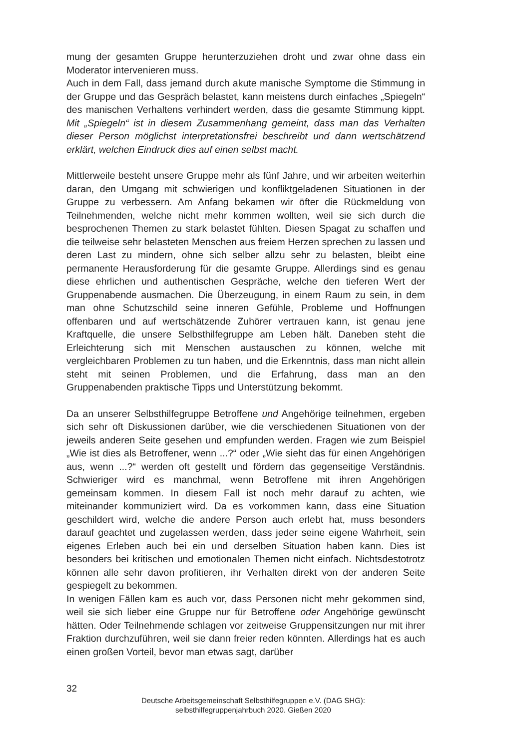mung der gesamten Gruppe herunterzuziehen droht und zwar ohne dass ein Moderator intervenieren muss.
Auch in dem Fall, dass jemand durch akute manische Symptome die Stimmung in der Gruppe und das Gespräch belastet, kann meistens durch einfaches „Spiegeln“ des manischen Verhaltens verhindert werden, dass die gesamte Stimmung kippt. Mit „Spiegeln“ ist in diesem Zusammenhang gemeint, dass man das Verhalten dieser Person möglichst interpretationsfrei beschreibt und dann wertschätzend erklärt, welchen Eindruck dies auf einen selbst macht.
Mittlerweile besteht unsere Gruppe mehr als fünf Jahre, und wir arbeiten weiterhin daran, den Umgang mit schwierigen und konfliktgeladenen Situationen in der Gruppe zu verbessern. Am Anfang bekamen wir öfter die Rückmeldung von Teilnehmenden, welche nicht mehr kommen wollten, weil sie sich durch die besprochenen Themen zu stark belastet fühlten. Diesen Spagat zu schaffen und die teilweise sehr belasteten Menschen aus freiem Herzen sprechen zu lassen und deren Last zu mindern, ohne sich selber allzu sehr zu belasten, bleibt eine permanente Herausforderung für die gesamte Gruppe. Allerdings sind es genau diese ehrlichen und authentischen Gespräche, welche den tieferen Wert der Gruppenabende ausmachen. Die Überzeugung, in einem Raum zu sein, in dem man ohne Schutzschild seine inneren Gefühle, Probleme und Hoffnungen offenbaren und auf wertschätzende Zuhörer vertrauen kann, ist genau jene Kraftquelle, die unsere Selbsthilfegruppe am Leben hält. Daneben steht die Erleichterung sich mit Menschen austauschen zu können, welche mit vergleichbaren Problemen zu tun haben, und die Erkenntnis, dass man nicht allein steht mit seinen Problemen, und die Erfahrung, dass man an den Gruppenabenden praktische Tipps und Unterstützung bekommt.
Da an unserer Selbsthilfegruppe Betroffene und Angehörige teilnehmen, ergeben sich sehr oft Diskussionen darüber, wie die verschiedenen Situationen von der jeweils anderen Seite gesehen und empfunden werden. Fragen wie zum Beispiel „Wie ist dies als Betroffener, wenn ...?“ oder „Wie sieht das für einen Angehörigen aus, wenn ...?“ werden oft gestellt und fördern das gegenseitige Verständnis. Schwieriger wird es manchmal, wenn Betroffene mit ihren Angehörigen gemeinsam kommen. In diesem Fall ist noch mehr darauf zu achten, wie miteinander kommuniziert wird. Da es vorkommen kann, dass eine Situation geschildert wird, welche die andere Person auch erlebt hat, muss besonders darauf geachtet und zugelassen werden, dass jeder seine eigene Wahrheit, sein eigenes Erleben auch bei ein und derselben Situation haben kann. Dies ist besonders bei kritischen und emotionalen Themen nicht einfach. Nichtsdestotrotz können alle sehr davon profitieren, ihr Verhalten direkt von der anderen Seite gespiegelt zu bekommen.
In wenigen Fällen kam es auch vor, dass Personen nicht mehr gekommen sind, weil sie sich lieber eine Gruppe nur für Betroffene oder Angehörige gewünscht hätten. Oder Teilnehmende schlagen vor zeitweise Gruppensitzungen nur mit ihrer Fraktion durchzuführen, weil sie dann freier reden könnten. Allerdings hat es auch einen großen Vorteil, bevor man etwas sagt, darüber
32
Deutsche Arbeitsgemeinschaft Selbsthilfegruppen e.V. (DAG SHG):
selbsthilfegruppenjahrbuch 2020. Gießen 2020